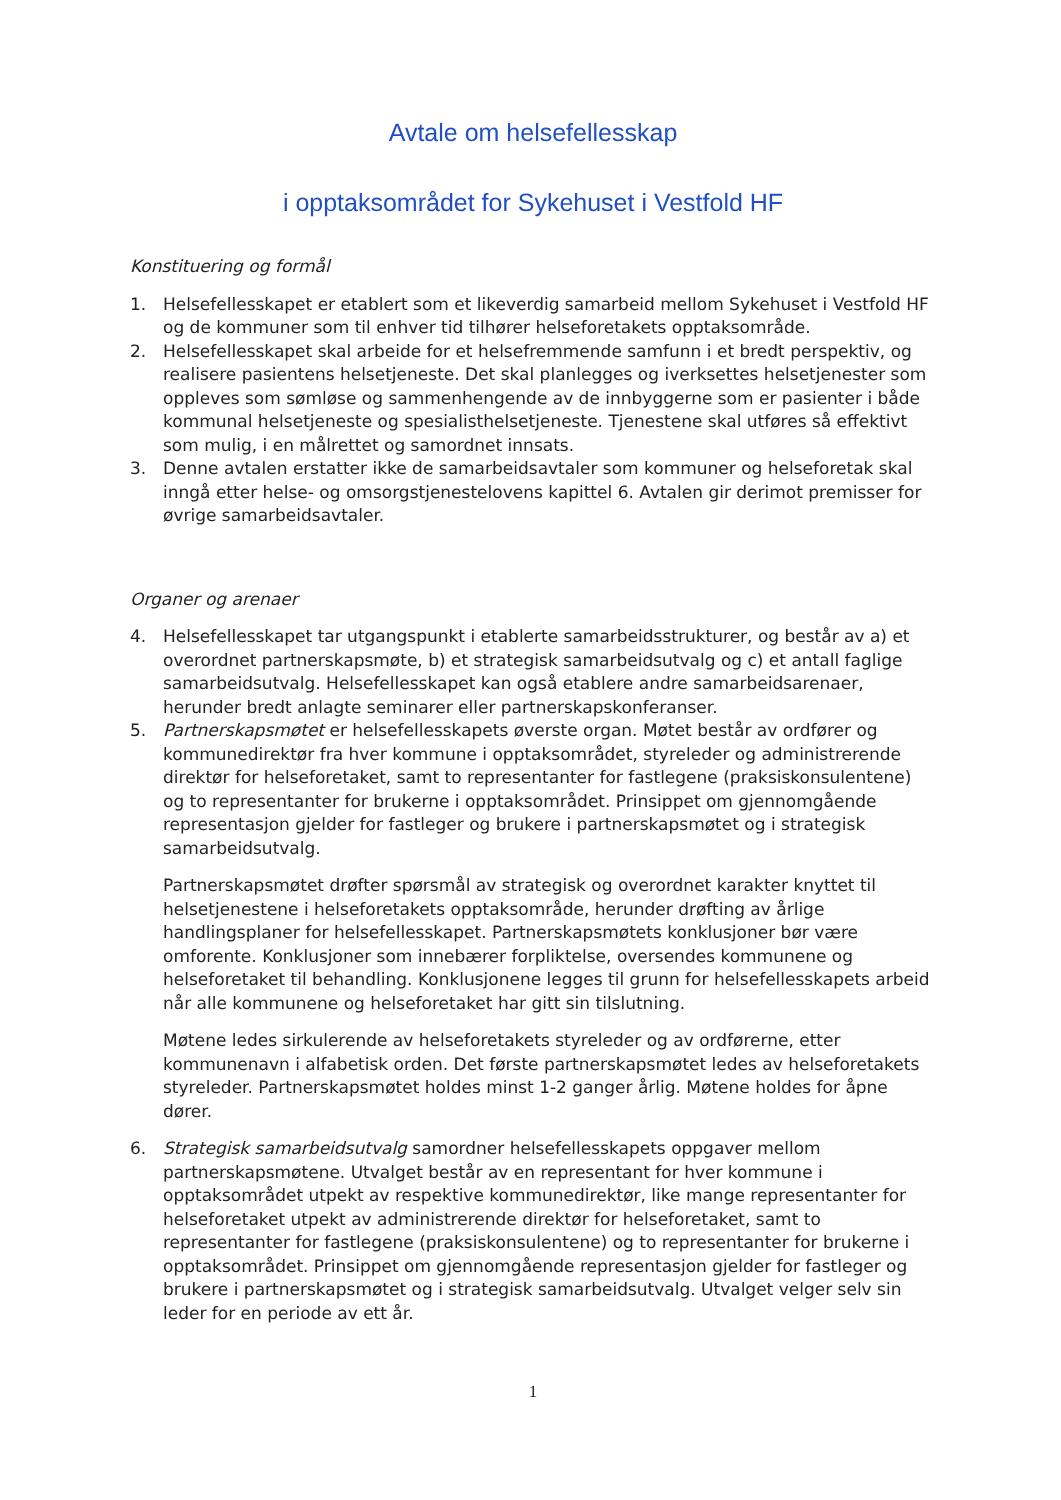Avtale om helsefellesskap
i opptaksområdet for Sykehuset i Vestfold HF
Konstituering og formål
1. Helsefellesskapet er etablert som et likeverdig samarbeid mellom Sykehuset i Vestfold HF og de kommuner som til enhver tid tilhører helseforetakets opptaksområde.
2. Helsefellesskapet skal arbeide for et helsefremmende samfunn i et bredt perspektiv, og realisere pasientens helsetjeneste. Det skal planlegges og iverksettes helsetjenester som oppleves som sømløse og sammenhengende av de innbyggerne som er pasienter i både kommunal helsetjeneste og spesialisthelsetjeneste. Tjenestene skal utføres så effektivt som mulig, i en målrettet og samordnet innsats.
3. Denne avtalen erstatter ikke de samarbeidsavtaler som kommuner og helseforetak skal inngå etter helse- og omsorgstjenestelovens kapittel 6. Avtalen gir derimot premisser for øvrige samarbeidsavtaler.
Organer og arenaer
4. Helsefellesskapet tar utgangspunkt i etablerte samarbeidsstrukturer, og består av a) et overordnet partnerskapsmøte, b) et strategisk samarbeidsutvalg og c) et antall faglige samarbeidsutvalg. Helsefellesskapet kan også etablere andre samarbeidsarenaer, herunder bredt anlagte seminarer eller partnerskapskonferanser.
5. Partnerskapsmøtet er helsefellesskapets øverste organ. Møtet består av ordfører og kommunedirektør fra hver kommune i opptaksområdet, styreleder og administrerende direktør for helseforetaket, samt to representanter for fastlegene (praksiskonsulentene) og to representanter for brukerne i opptaksområdet. Prinsippet om gjennomgående representasjon gjelder for fastleger og brukere i partnerskapsmøtet og i strategisk samarbeidsutvalg.
Partnerskapsmøtet drøfter spørsmål av strategisk og overordnet karakter knyttet til helsetjenestene i helseforetakets opptaksområde, herunder drøfting av årlige handlingsplaner for helsefellesskapet. Partnerskapsmøtets konklusjoner bør være omforente. Konklusjoner som innebærer forpliktelse, oversendes kommunene og helseforetaket til behandling. Konklusjonene legges til grunn for helsefellesskapets arbeid når alle kommunene og helseforetaket har gitt sin tilslutning.
Møtene ledes sirkulerende av helseforetakets styreleder og av ordførerne, etter kommunenavn i alfabetisk orden. Det første partnerskapsmøtet ledes av helseforetakets styreleder. Partnerskapsmøtet holdes minst 1-2 ganger årlig. Møtene holdes for åpne dører.
6. Strategisk samarbeidsutvalg samordner helsefellesskapets oppgaver mellom partnerskapsmøtene. Utvalget består av en representant for hver kommune i opptaksområdet utpekt av respektive kommunedirektør, like mange representanter for helseforetaket utpekt av administrerende direktør for helseforetaket, samt to representanter for fastlegene (praksiskonsulentene) og to representanter for brukerne i opptaksområdet. Prinsippet om gjennomgående representasjon gjelder for fastleger og brukere i partnerskapsmøtet og i strategisk samarbeidsutvalg. Utvalget velger selv sin leder for en periode av ett år.
1